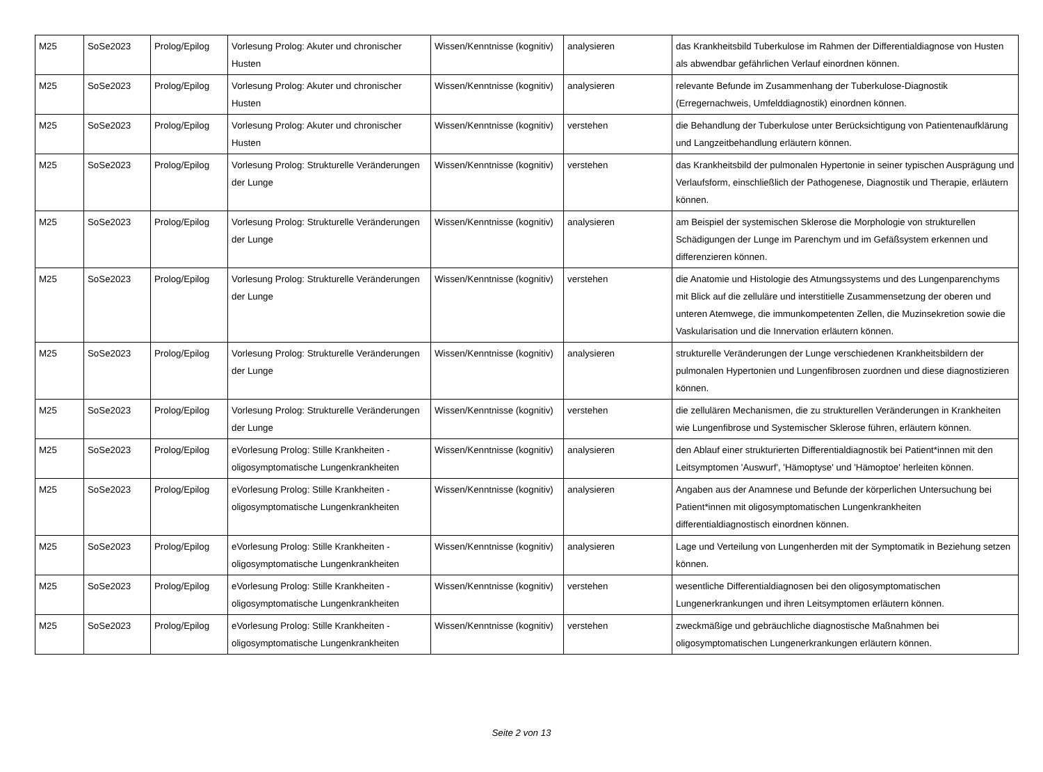| M25 | SoSe2023 | Prolog/Epilog | Vorlesung Prolog: Akuter und chronischer Husten | Wissen/Kenntnisse (kognitiv) | analysieren | das Krankheitsbild Tuberkulose im Rahmen der Differentialdiagnose von Husten als abwendbar gefährlichen Verlauf einordnen können. |
| M25 | SoSe2023 | Prolog/Epilog | Vorlesung Prolog: Akuter und chronischer Husten | Wissen/Kenntnisse (kognitiv) | analysieren | relevante Befunde im Zusammenhang der Tuberkulose-Diagnostik (Erregernachweis, Umfelddiagnostik) einordnen können. |
| M25 | SoSe2023 | Prolog/Epilog | Vorlesung Prolog: Akuter und chronischer Husten | Wissen/Kenntnisse (kognitiv) | verstehen | die Behandlung der Tuberkulose unter Berücksichtigung von Patientenaufklärung und Langzeitbehandlung erläutern können. |
| M25 | SoSe2023 | Prolog/Epilog | Vorlesung Prolog: Strukturelle Veränderungen der Lunge | Wissen/Kenntnisse (kognitiv) | verstehen | das Krankheitsbild der pulmonalen Hypertonie in seiner typischen Ausprägung und Verlaufsform, einschließlich der Pathogenese, Diagnostik und Therapie, erläutern können. |
| M25 | SoSe2023 | Prolog/Epilog | Vorlesung Prolog: Strukturelle Veränderungen der Lunge | Wissen/Kenntnisse (kognitiv) | analysieren | am Beispiel der systemischen Sklerose die Morphologie von strukturellen Schädigungen der Lunge im Parenchym und im Gefäßsystem erkennen und differenzieren können. |
| M25 | SoSe2023 | Prolog/Epilog | Vorlesung Prolog: Strukturelle Veränderungen der Lunge | Wissen/Kenntnisse (kognitiv) | verstehen | die Anatomie und Histologie des Atmungssystems und des Lungenparenchyms mit Blick auf die zelluläre und interstitielle Zusammensetzung der oberen und unteren Atemwege, die immunkompetenten Zellen, die Muzinsekretion sowie die Vaskularisation und die Innervation erläutern können. |
| M25 | SoSe2023 | Prolog/Epilog | Vorlesung Prolog: Strukturelle Veränderungen der Lunge | Wissen/Kenntnisse (kognitiv) | analysieren | strukturelle Veränderungen der Lunge verschiedenen Krankheitsbildern der pulmonalen Hypertonien und Lungenfibrosen zuordnen und diese diagnostizieren können. |
| M25 | SoSe2023 | Prolog/Epilog | Vorlesung Prolog: Strukturelle Veränderungen der Lunge | Wissen/Kenntnisse (kognitiv) | verstehen | die zellulären Mechanismen, die zu strukturellen Veränderungen in Krankheiten wie Lungenfibrose und Systemischer Sklerose führen, erläutern können. |
| M25 | SoSe2023 | Prolog/Epilog | eVorlesung Prolog: Stille Krankheiten - oligosymptomatische Lungenkrankheiten | Wissen/Kenntnisse (kognitiv) | analysieren | den Ablauf einer strukturierten Differentialdiagnostik bei Patient*innen mit den Leitsymptomen 'Auswurf', 'Hämoptyse' und 'Hämoptoe' herleiten können. |
| M25 | SoSe2023 | Prolog/Epilog | eVorlesung Prolog: Stille Krankheiten - oligosymptomatische Lungenkrankheiten | Wissen/Kenntnisse (kognitiv) | analysieren | Angaben aus der Anamnese und Befunde der körperlichen Untersuchung bei Patient*innen mit oligosymptomatischen Lungenkrankheiten differentialdiagnostisch einordnen können. |
| M25 | SoSe2023 | Prolog/Epilog | eVorlesung Prolog: Stille Krankheiten - oligosymptomatische Lungenkrankheiten | Wissen/Kenntnisse (kognitiv) | analysieren | Lage und Verteilung von Lungenherden mit der Symptomatik in Beziehung setzen können. |
| M25 | SoSe2023 | Prolog/Epilog | eVorlesung Prolog: Stille Krankheiten - oligosymptomatische Lungenkrankheiten | Wissen/Kenntnisse (kognitiv) | verstehen | wesentliche Differentialdiagnosen bei den oligosymptomatischen Lungenerkrankungen und ihren Leitsymptomen erläutern können. |
| M25 | SoSe2023 | Prolog/Epilog | eVorlesung Prolog: Stille Krankheiten - oligosymptomatische Lungenkrankheiten | Wissen/Kenntnisse (kognitiv) | verstehen | zweckmäßige und gebräuchliche diagnostische Maßnahmen bei oligosymptomatischen Lungenerkrankungen erläutern können. |
Seite 2 von 13